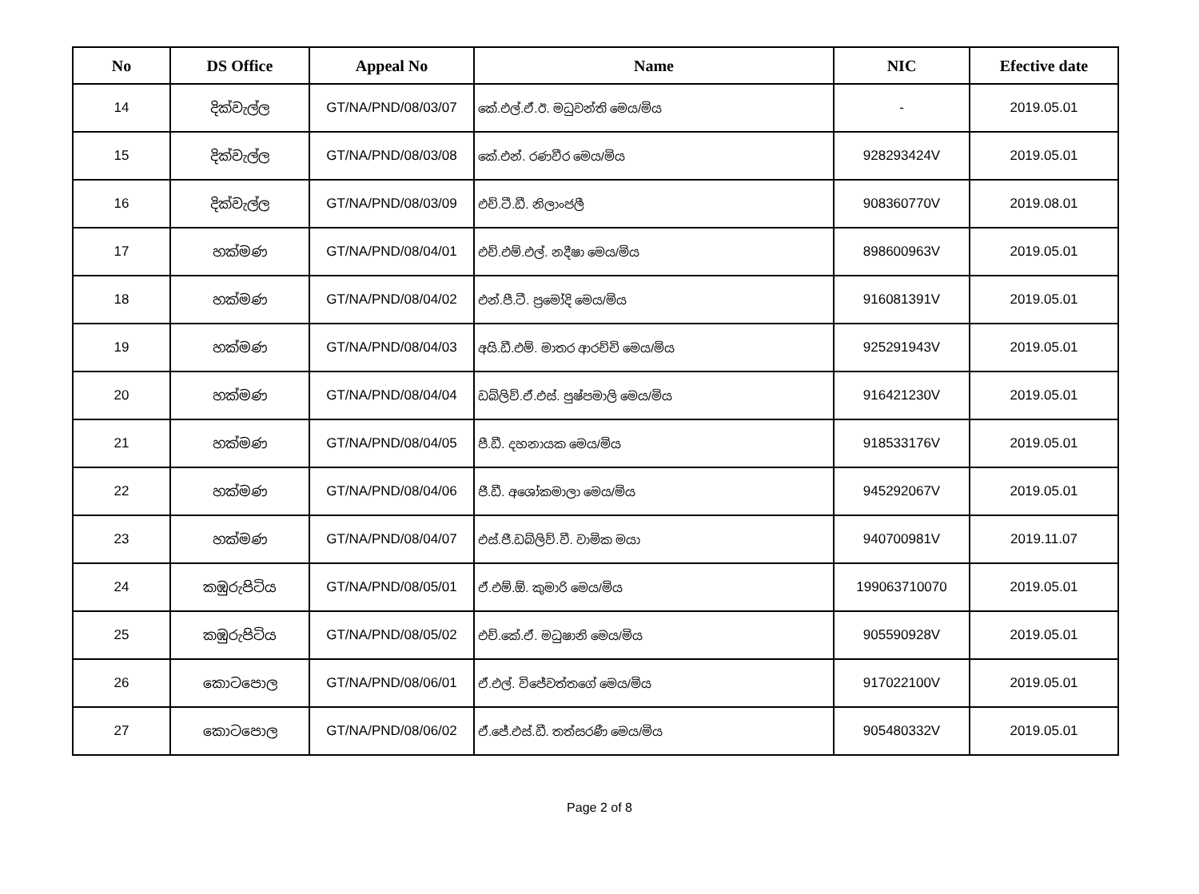| No | DS Office | Appeal No | Name | NIC | Efective date |
| --- | --- | --- | --- | --- | --- |
| 14 | දික්වැල්ල | GT/NA/PND/08/03/07 | කේ.එල්.ඒ.ඊ. මධුවන්ති මෙය/මිය | - | 2019.05.01 |
| 15 | දික්වැල්ල | GT/NA/PND/08/03/08 | කේ.එන්. රණවීර මෙය/මිය | 928293424V | 2019.05.01 |
| 16 | දික්වැල්ල | GT/NA/PND/08/03/09 | එච්.ටී.ඩී. නිලාංජලී | 908360770V | 2019.08.01 |
| 17 | හක්මණ | GT/NA/PND/08/04/01 | එච්.එම්.එල්. නදීෂා මෙය/මිය | 898600963V | 2019.05.01 |
| 18 | හක්මණ | GT/NA/PND/08/04/02 | එන්.පී.ටී. ප්‍රමෝදි මෙය/මිය | 916081391V | 2019.05.01 |
| 19 | හක්මණ | GT/NA/PND/08/04/03 | අයි.ඩී.එම්. මාතර ආරච්චි මෙය/මිය | 925291943V | 2019.05.01 |
| 20 | හක්මණ | GT/NA/PND/08/04/04 | ඩබ්ලිව්.ඒ.එස්. පුෂ්පමාලි මෙය/මිය | 916421230V | 2019.05.01 |
| 21 | හක්මණ | GT/NA/PND/08/04/05 | පී.ඩී. දහනායක මෙය/මිය | 918533176V | 2019.05.01 |
| 22 | හක්මණ | GT/NA/PND/08/04/06 | ජී.ඩී. අශෝකමාලා මෙය/මිය | 945292067V | 2019.05.01 |
| 23 | හක්මණ | GT/NA/PND/08/04/07 | එස්.ජී.ඩබ්ලිව්.වී. වාමික මයා | 940700981V | 2019.11.07 |
| 24 | කඹුරුපිටිය | GT/NA/PND/08/05/01 | ඒ.එම්.ඕ. කුමාරි මෙය/මිය | 199063710070 | 2019.05.01 |
| 25 | කඹුරුපිටිය | GT/NA/PND/08/05/02 | එච්.කේ.ඒ. මධුෂානි මෙය/මිය | 905590928V | 2019.05.01 |
| 26 | කොටපොල | GT/NA/PND/08/06/01 | ඒ.එල්. විජේවත්තගේ මෙය/මිය | 917022100V | 2019.05.01 |
| 27 | කොටපොල | GT/NA/PND/08/06/02 | ඒ.ජේ.එස්.ඩී. තත්සරණී මෙය/මිය | 905480332V | 2019.05.01 |
Page 2 of 8